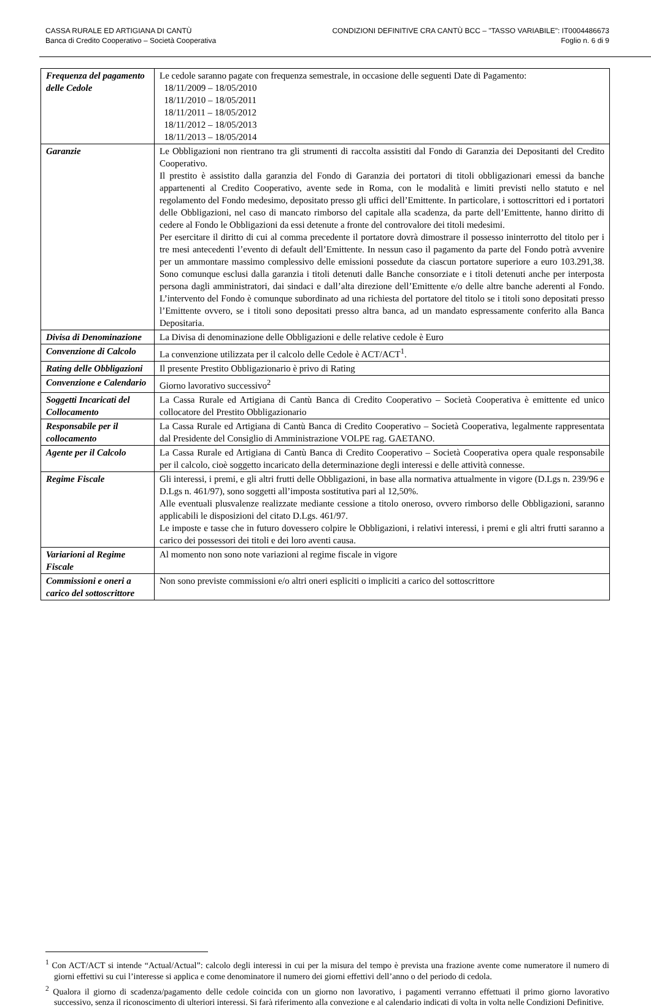CASSA RURALE ED ARTIGIANA DI CANTÙ
Banca di Credito Cooperativo – Società Cooperativa
CONDIZIONI DEFINITIVE CRA CANTÙ BCC – "TASSO VARIABILE": IT0004486673
Foglio n. 6 di 9
| Frequenza del pagamento delle Cedole | Le cedole saranno pagate con frequenza semestrale, in occasione delle seguenti Date di Pagamento: 18/11/2009 – 18/05/2010 18/11/2010 – 18/05/2011 18/11/2011 – 18/05/2012 18/11/2012 – 18/05/2013 18/11/2013 – 18/05/2014 |
| Garanzie | Le Obbligazioni non rientrano tra gli strumenti di raccolta assistiti dal Fondo di Garanzia dei Depositanti del Credito Cooperativo. Il prestito è assistito dalla garanzia del Fondo di Garanzia dei portatori di titoli obbligazionari emessi da banche appartenenti al Credito Cooperativo, avente sede in Roma, con le modalità e limiti previsti nello statuto e nel regolamento del Fondo medesimo, depositato presso gli uffici dell’Emittente. In particolare, i sottoscrittori ed i portatori delle Obbligazioni, nel caso di mancato rimborso del capitale alla scadenza, da parte dell’Emittente, hanno diritto di cedere al Fondo le Obbligazioni da essi detenute a fronte del controvalore dei titoli medesimi. Per esercitare il diritto di cui al comma precedente il portatore dovrà dimostrare il possesso ininterrotto del titolo per i tre mesi antecedenti l’evento di default dell’Emittente. In nessun caso il pagamento da parte del Fondo potrà avvenire per un ammontare massimo complessivo delle emissioni possedute da ciascun portatore superiore a euro 103.291,38. Sono comunque esclusi dalla garanzia i titoli detenuti dalle Banche consorziate e i titoli detenuti anche per interposta persona dagli amministratori, dai sindaci e dall’alta direzione dell’Emittente e/o delle altre banche aderenti al Fondo. L’intervento del Fondo è comunque subordinato ad una richiesta del portatore del titolo se i titoli sono depositati presso l’Emittente ovvero, se i titoli sono depositati presso altra banca, ad un mandato espressamente conferito alla Banca Depositaria. |
| Divisa di Denominazione | La Divisa di denominazione delle Obbligazioni e delle relative cedole è Euro |
| Convenzione di Calcolo | La convenzione utilizzata per il calcolo delle Cedole è ACT/ACT<sup>1</sup>. |
| Rating delle Obbligazioni | Il presente Prestito Obbligazionario è privo di Rating |
| Convenzione e Calendario | Giorno lavorativo successivo<sup>2</sup> |
| Soggetti Incaricati del Collocamento | La Cassa Rurale ed Artigiana di Cantù Banca di Credito Cooperativo – Società Cooperativa è emittente ed unico collocatore del Prestito Obbligazionario |
| Responsabile per il collocamento | La Cassa Rurale ed Artigiana di Cantù Banca di Credito Cooperativo – Società Cooperativa, legalmente rappresentata dal Presidente del Consiglio di Amministrazione VOLPE rag. GAETANO. |
| Agente per il Calcolo | La Cassa Rurale ed Artigiana di Cantù Banca di Credito Cooperativo – Società Cooperativa opera quale responsabile per il calcolo, cioè soggetto incaricato della determinazione degli interessi e delle attività connesse. |
| Regime Fiscale | Gli interessi, i premi, e gli altri frutti delle Obbligazioni, in base alla normativa attualmente in vigore (D.Lgs n. 239/96 e D.Lgs n. 461/97), sono soggetti all’imposta sostitutiva pari al 12,50%. Alle eventuali plusvalenze realizzate mediante cessione a titolo oneroso, ovvero rimborso delle Obbligazioni, saranno applicabili le disposizioni del citato D.Lgs. 461/97. Le imposte e tasse che in futuro dovessero colpire le Obbligazioni, i relativi interessi, i premi e gli altri frutti saranno a carico dei possessori dei titoli e dei loro aventi causa. |
| Variarioni al Regime Fiscale | Al momento non sono note variazioni al regime fiscale in vigore |
| Commissioni e oneri a carico del sottoscrittore | Non sono previste commissioni e/o altri oneri espliciti o impliciti a carico del sottoscrittore |
<sup>1</sup> Con ACT/ACT si intende “Actual/Actual”: calcolo degli interessi in cui per la misura del tempo è prevista una frazione avente come numeratore il numero di giorni effettivi su cui l’interesse si applica e come denominatore il numero dei giorni effettivi dell’anno o del periodo di cedola.
<sup>2</sup> Qualora il giorno di scadenza/pagamento delle cedole coincida con un giorno non lavorativo, i pagamenti verranno effettuati il primo giorno lavorativo successivo, senza il riconoscimento di ulteriori interessi. Si farà riferimento alla convezione e al calendario indicati di volta in volta nelle Condizioni Definitive.